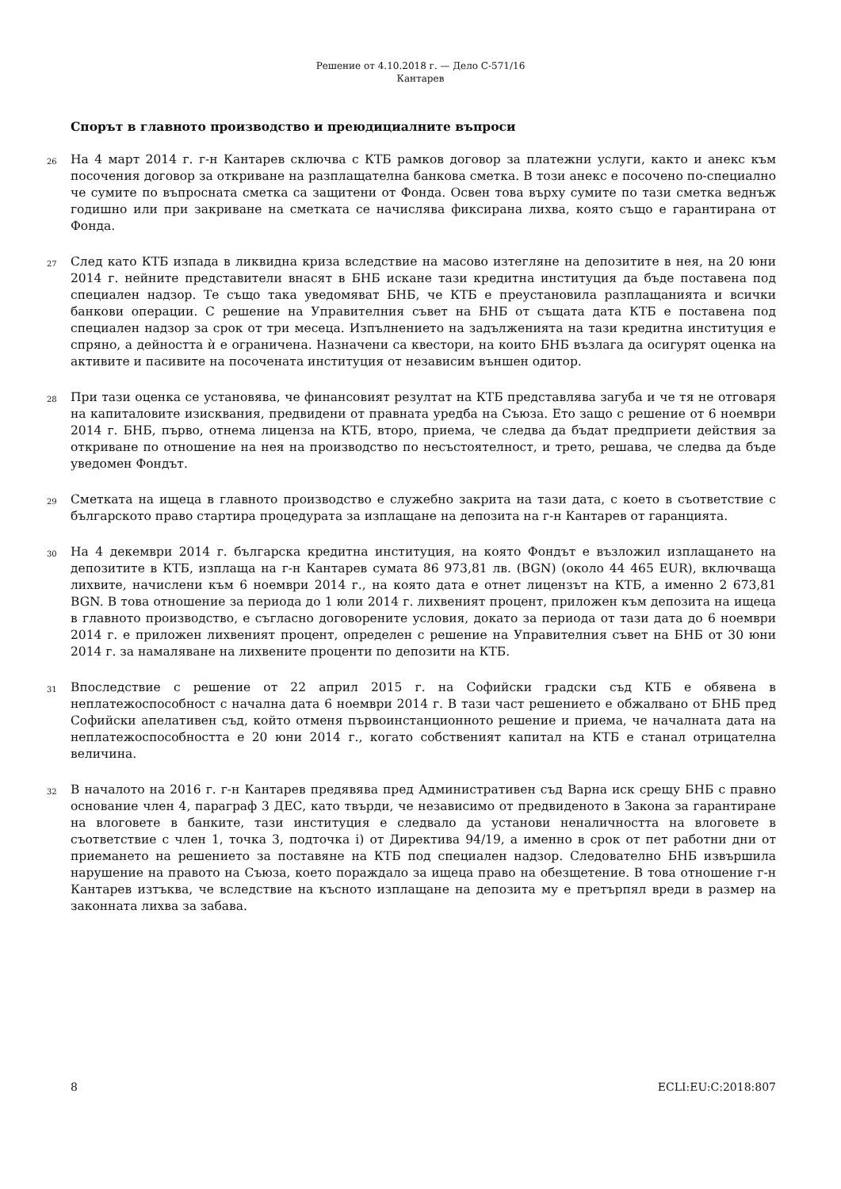Решение от 4.10.2018 г. — Дело C-571/16
Кантарев
Спорът в главното производство и преюдициалните въпроси
26
На 4 март 2014 г. г-н Кантарев сключва с КТБ рамков договор за платежни услуги, както и анекс към посочения договор за откриване на разплащателна банкова сметка. В този анекс е посочено по-специално че сумите по въпросната сметка са защитени от Фонда. Освен това върху сумите по тази сметка веднъж годишно или при закриване на сметката се начислява фиксирана лихва, която също е гарантирана от Фонда.
27
След като КТБ изпада в ликвидна криза вследствие на масово изтегляне на депозитите в нея, на 20 юни 2014 г. нейните представители внасят в БНБ искане тази кредитна институция да бъде поставена под специален надзор. Те също така уведомяват БНБ, че КТБ е преустановила разплащанията и всички банкови операции. С решение на Управителния съвет на БНБ от същата дата КТБ е поставена под специален надзор за срок от три месеца. Изпълнението на задълженията на тази кредитна институция е спряно, а дейността ѝ е ограничена. Назначени са квестори, на които БНБ възлага да осигурят оценка на активите и пасивите на посочената институция от независим външен одитор.
28
При тази оценка се установява, че финансовият резултат на КТБ представлява загуба и че тя не отговаря на капиталовите изисквания, предвидени от правната уредба на Съюза. Ето защо с решение от 6 ноември 2014 г. БНБ, първо, отнема лиценза на КТБ, второ, приема, че следва да бъдат предприети действия за откриване по отношение на нея на производство по несъстоятелност, и трето, решава, че следва да бъде уведомен Фондът.
29
Сметката на ищеца в главното производство е служебно закрита на тази дата, с което в съответствие с българското право стартира процедурата за изплащане на депозита на г-н Кантарев от гаранцията.
30
На 4 декември 2014 г. българска кредитна институция, на която Фондът е възложил изплащането на депозитите в КТБ, изплаща на г-н Кантарев сумата 86 973,81 лв. (BGN) (около 44 465 EUR), включваща лихвите, начислени към 6 ноември 2014 г., на която дата е отнет лицензът на КТБ, а именно 2 673,81 BGN. В това отношение за периода до 1 юли 2014 г. лихвеният процент, приложен към депозита на ищеца в главното производство, е съгласно договорените условия, докато за периода от тази дата до 6 ноември 2014 г. е приложен лихвеният процент, определен с решение на Управителния съвет на БНБ от 30 юни 2014 г. за намаляване на лихвените проценти по депозити на КТБ.
31
Впоследствие с решение от 22 април 2015 г. на Софийски градски съд КТБ е обявена в неплатежоспособност с начална дата 6 ноември 2014 г. В тази част решението е обжалвано от БНБ пред Софийски апелативен съд, който отменя първоинстанционното решение и приема, че началната дата на неплатежоспособността е 20 юни 2014 г., когато собственият капитал на КТБ е станал отрицателна величина.
32
В началото на 2016 г. г-н Кантарев предявява пред Административен съд Варна иск срещу БНБ с правно основание член 4, параграф 3 ДЕС, като твърди, че независимо от предвиденото в Закона за гарантиране на влоговете в банките, тази институция е следвало да установи неналичността на влоговете в съответствие с член 1, точка 3, подточка i) от Директива 94/19, а именно в срок от пет работни дни от приемането на решението за поставяне на КТБ под специален надзор. Следователно БНБ извършила нарушение на правото на Съюза, което пораждало за ищеца право на обезщетение. В това отношение г-н Кантарев изтъква, че вследствие на късното изплащане на депозита му е претърпял вреди в размер на законната лихва за забава.
8 ECLI:EU:C:2018:807